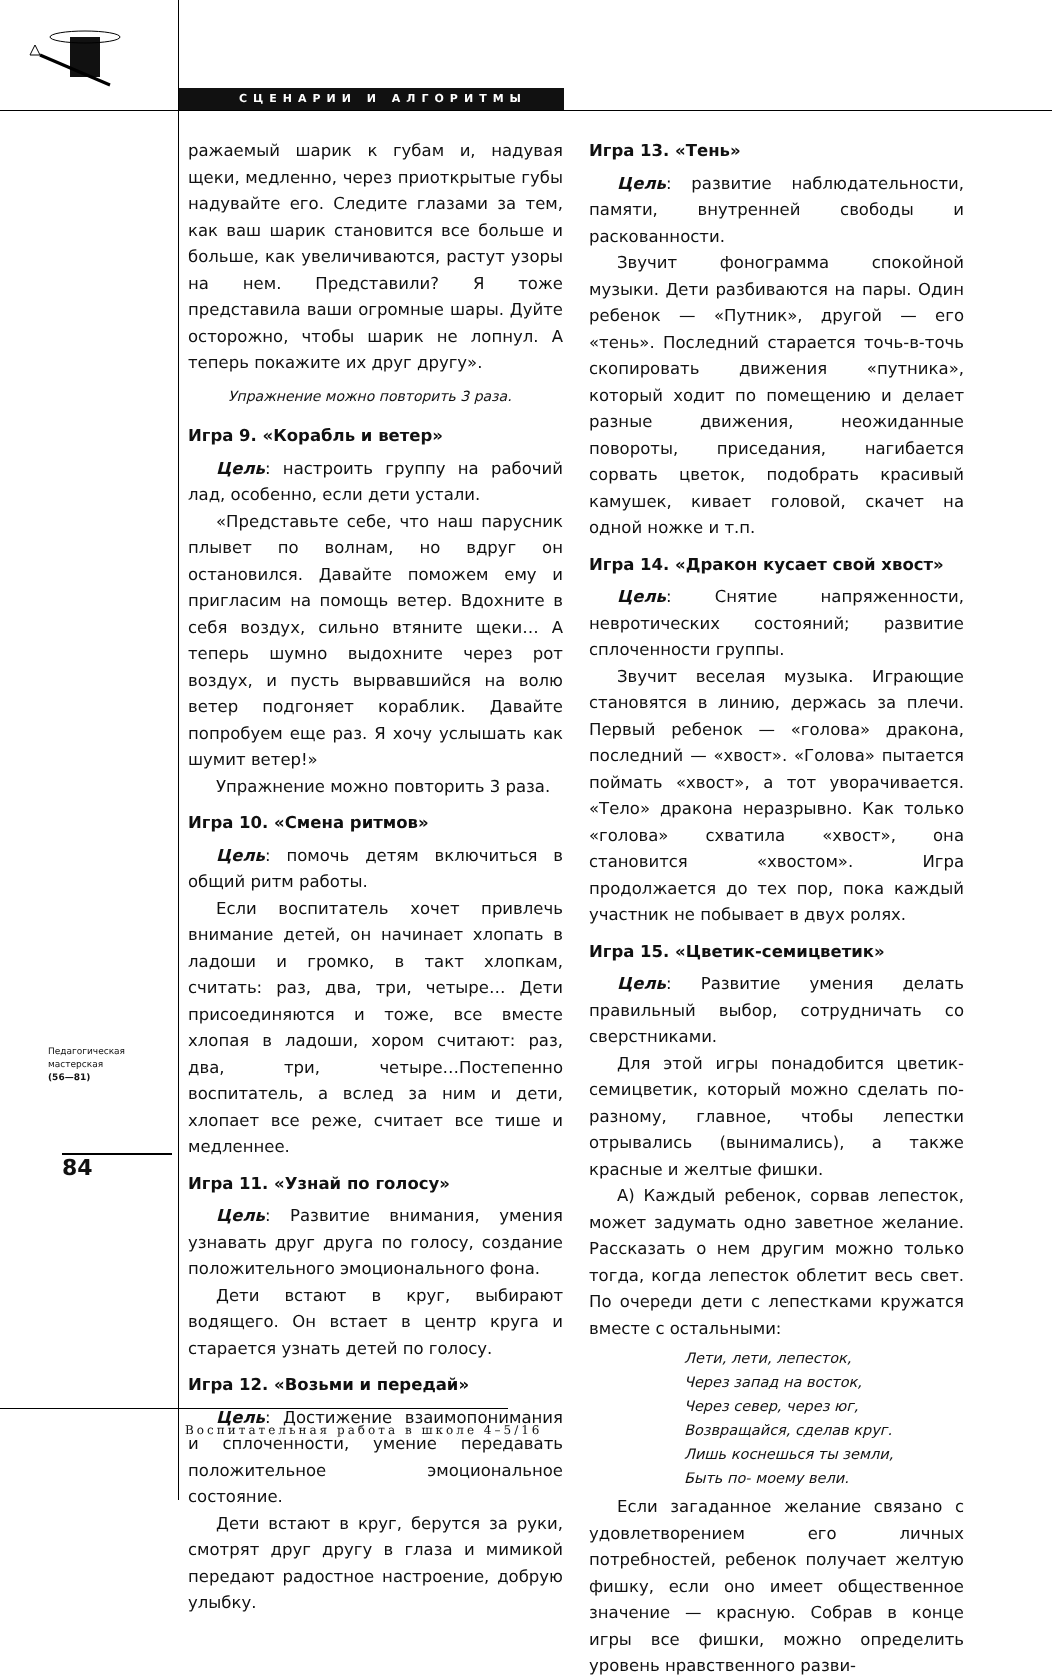СЦЕНАРИИ И АЛГОРИТМЫ
ражаемый шарик к губам и, надувая щеки, медленно, через приоткрытые губы надувайте его. Следите глазами за тем, как ваш шарик становится все больше и больше, как увеличиваются, растут узоры на нем. Представили? Я тоже представила ваши огромные шары. Дуйте осторожно, чтобы шарик не лопнул. А теперь покажите их друг другу».
Упражнение можно повторить 3 раза.
Игра 9. «Корабль и ветер»
Цель: настроить группу на рабочий лад, особенно, если дети устали.
«Представьте себе, что наш парусник плывет по волнам, но вдруг он остановился. Давайте поможем ему и пригласим на помощь ветер. Вдохните в себя воздух, сильно втяните щеки… А теперь шумно выдохните через рот воздух, и пусть вырвавшийся на волю ветер подгоняет кораблик. Давайте попробуем еще раз. Я хочу услышать как шумит ветер!»
Упражнение можно повторить 3 раза.
Игра 10. «Смена ритмов»
Цель: помочь детям включиться в общий ритм работы.
Если воспитатель хочет привлечь внимание детей, он начинает хлопать в ладоши и громко, в такт хлопкам, считать: раз, два, три, четыре… Дети присоединяются и тоже, все вместе хлопая в ладоши, хором считают: раз, два, три, четыре…Постепенно воспитатель, а вслед за ним и дети, хлопает все реже, считает все тише и медленнее.
Игра 11. «Узнай по голосу»
Цель: Развитие внимания, умения узнавать друг друга по голосу, создание положительного эмоционального фона.
Дети встают в круг, выбирают водящего. Он встает в центр круга и старается узнать детей по голосу.
Игра 12. «Возьми и передай»
Цель: Достижение взаимопонимания и сплоченности, умение передавать положительное эмоциональное состояние.
Дети встают в круг, берутся за руки, смотрят друг другу в глаза и мимикой передают радостное настроение, добрую улыбку.
Игра 13. «Тень»
Цель: развитие наблюдательности, памяти, внутренней свободы и раскованности.
Звучит фонограмма спокойной музыки. Дети разбиваются на пары. Один ребенок — «Путник», другой — его «тень». Последний старается точь-в-точь скопировать движения «путника», который ходит по помещению и делает разные движения, неожиданные повороты, приседания, нагибается сорвать цветок, подобрать красивый камушек, кивает головой, скачет на одной ножке и т.п.
Игра 14. «Дракон кусает свой хвост»
Цель: Снятие напряженности, невротических состояний; развитие сплоченности группы.
Звучит веселая музыка. Играющие становятся в линию, держась за плечи. Первый ребенок — «голова» дракона, последний — «хвост». «Голова» пытается поймать «хвост», а тот уворачивается. «Тело» дракона неразрывно. Как только «голова» схватила «хвост», она становится «хвостом». Игра продолжается до тех пор, пока каждый участник не побывает в двух ролях.
Игра 15. «Цветик-семицветик»
Цель: Развитие умения делать правильный выбор, сотрудничать со сверстниками.
Для этой игры понадобится цветик-семицветик, который можно сделать по-разному, главное, чтобы лепестки отрывались (вынимались), а также красные и желтые фишки.
А) Каждый ребенок, сорвав лепесток, может задумать одно заветное желание. Рассказать о нем другим можно только тогда, когда лепесток облетит весь свет. По очереди дети с лепестками кружатся вместе с остальными:
Лети, лети, лепесток,
Через запад на восток,
Через север, через юг,
Возвращайся, сделав круг.
Лишь коснешься ты земли,
Быть по- моему вели.
Если загаданное желание связано с удовлетворением его личных потребностей, ребенок получает желтую фишку, если оно имеет общественное значение — красную. Собрав в конце игры все фишки, можно определить уровень нравственного разви-
Педагогическая
мастерская
(56—81)
84
Воспитательная работа в школе 4–5/16